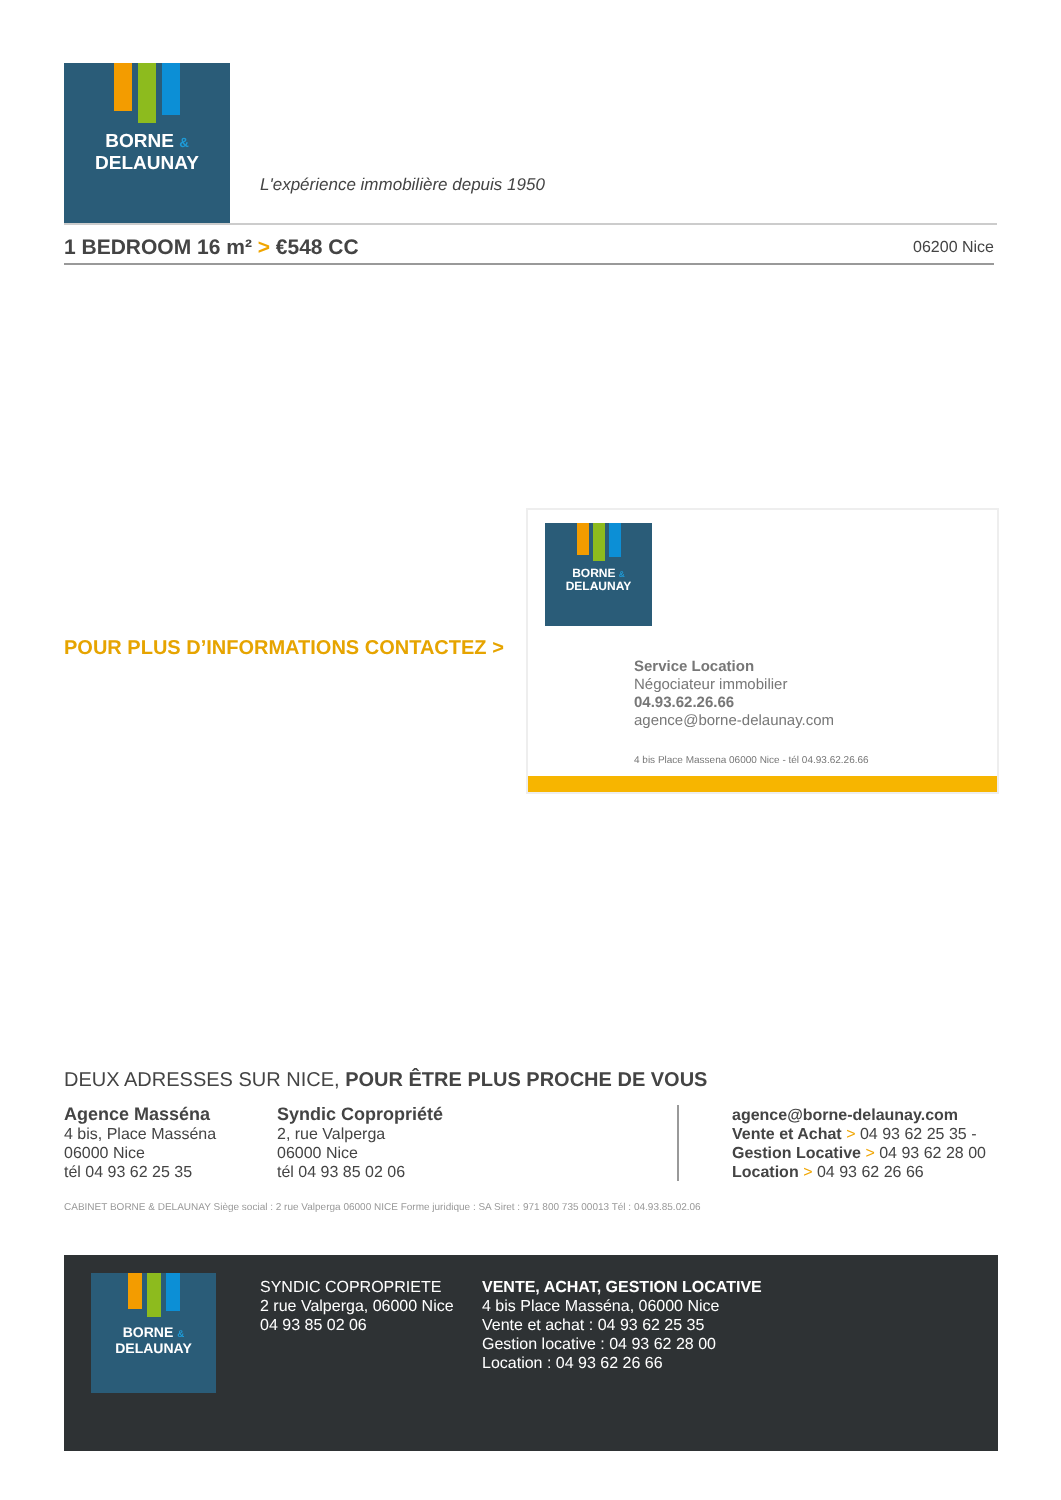BORNE &
DELAUNAY
L'expérience immobilière depuis 1950
1 BEDROOM 16 m² > €548 CC
06200 Nice
POUR PLUS D’INFORMATIONS CONTACTEZ >
BORNE &
DELAUNAY
Service Location
Négociateur immobilier
04.93.62.26.66
agence@borne-delaunay.com
4 bis Place Massena 06000 Nice - tél 04.93.62.26.66
DEUX ADRESSES SUR NICE, POUR ÊTRE PLUS PROCHE DE VOUS
Agence Masséna
4 bis, Place Masséna
06000 Nice
tél 04 93 62 25 35
Syndic Copropriété
2, rue Valperga
06000 Nice
tél 04 93 85 02 06
agence@borne-delaunay.com
Vente et Achat > 04 93 62 25 35 -
Gestion Locative > 04 93 62 28 00
Location > 04 93 62 26 66
CABINET BORNE & DELAUNAY Siège social : 2 rue Valperga 06000 NICE Forme juridique : SA Siret : 971 800 735 00013 Tél : 04.93.85.02.06
BORNE &
DELAUNAY
SYNDIC COPROPRIETE
2 rue Valperga, 06000 Nice
04 93 85 02 06
VENTE, ACHAT, GESTION LOCATIVE
4 bis Place Masséna, 06000 Nice
Vente et achat : 04 93 62 25 35
Gestion locative : 04 93 62 28 00
Location : 04 93 62 26 66